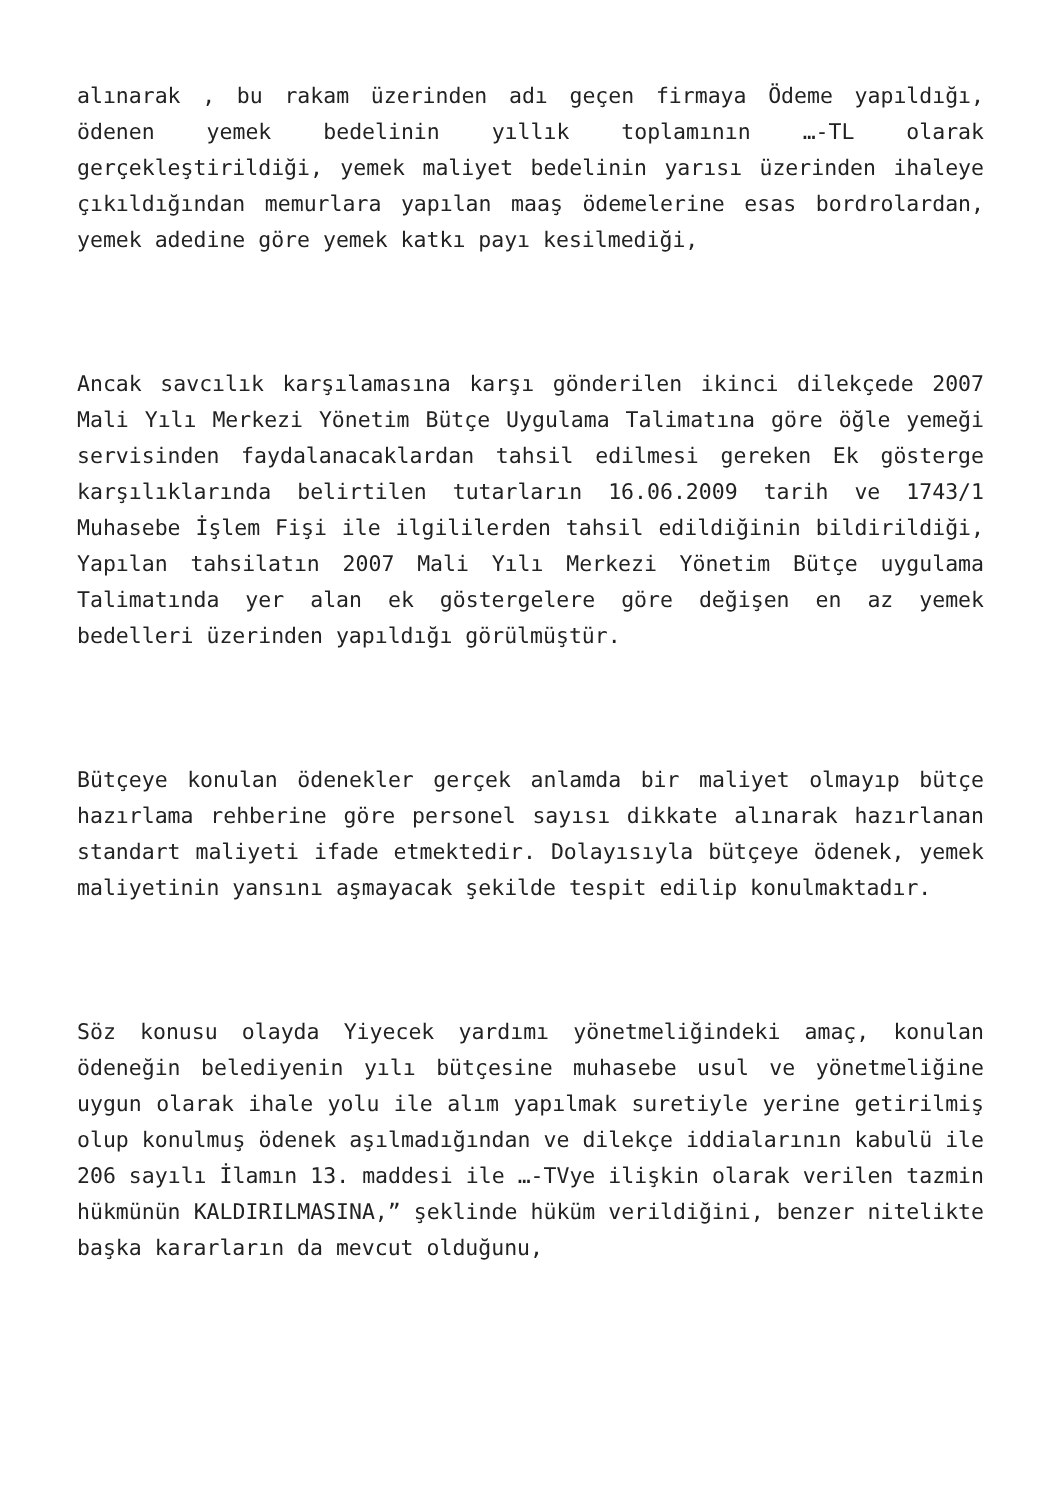alınarak , bu rakam üzerinden adı geçen firmaya Ödeme yapıldığı, ödenen yemek bedelinin yıllık toplamının …-TL olarak gerçekleştirildiği, yemek maliyet bedelinin yarısı üzerinden ihaleye çıkıldığından memurlara yapılan maaş ödemelerine esas bordrolardan, yemek adedine göre yemek katkı payı kesilmediği,
Ancak savcılık karşılamasına karşı gönderilen ikinci dilekçede 2007 Mali Yılı Merkezi Yönetim Bütçe Uygulama Talimatına göre öğle yemeği servisinden faydalanacaklardan tahsil edilmesi gereken Ek gösterge karşılıklarında belirtilen tutarların 16.06.2009 tarih ve 1743/1 Muhasebe İşlem Fişi ile ilgililerden tahsil edildiğinin bildirildiği, Yapılan tahsilatın 2007 Mali Yılı Merkezi Yönetim Bütçe uygulama Talimatında yer alan ek göstergelere göre değişen en az yemek bedelleri üzerinden yapıldığı görülmüştür.
Bütçeye konulan ödenekler gerçek anlamda bir maliyet olmayıp bütçe hazırlama rehberine göre personel sayısı dikkate alınarak hazırlanan standart maliyeti ifade etmektedir. Dolayısıyla bütçeye ödenek, yemek maliyetinin yansını aşmayacak şekilde tespit edilip konulmaktadır.
Söz konusu olayda Yiyecek yardımı yönetmeliğindeki amaç, konulan ödeneğin belediyenin yılı bütçesine muhasebe usul ve yönetmeliğine uygun olarak ihale yolu ile alım yapılmak suretiyle yerine getirilmiş olup konulmuş ödenek aşılmadığından ve dilekçe iddialarının kabulü ile 206 sayılı İlamın 13. maddesi ile …-TVye ilişkin olarak verilen tazmin hükmünün KALDIRILMASINA,” şeklinde hüküm verildiğini, benzer nitelikte başka kararların da mevcut olduğunu,